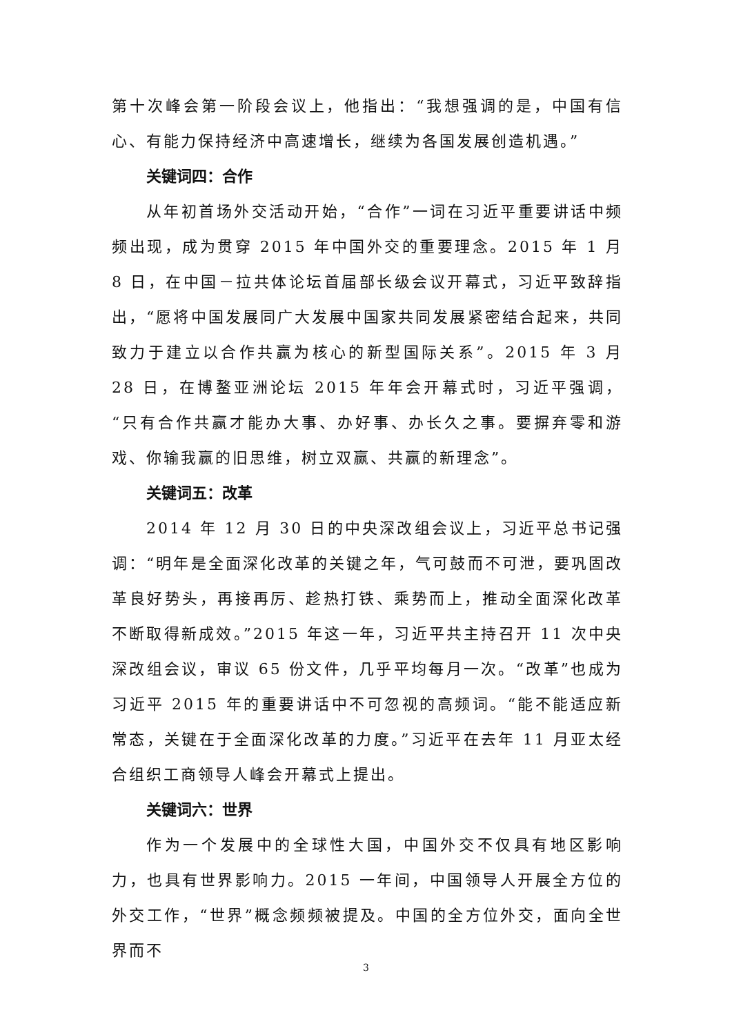第十次峰会第一阶段会议上，他指出：“我想强调的是，中国有信心、有能力保持经济中高速增长，继续为各国发展创造机遇。”
关键词四：合作
从年初首场外交活动开始，“合作”一词在习近平重要讲话中频频出现，成为贯穿 2015 年中国外交的重要理念。2015 年 1 月 8 日，在中国－拉共体论坛首届部长级会议开幕式，习近平致辞指出，“愿将中国发展同广大发展中国家共同发展紧密结合起来，共同致力于建立以合作共赢为核心的新型国际关系”。2015 年 3 月 28 日，在博鳌亚洲论坛 2015 年年会开幕式时，习近平强调，“只有合作共赢才能办大事、办好事、办长久之事。要摒弃零和游戏、你输我赢的旧思维，树立双赢、共赢的新理念”。
关键词五：改革
2014 年 12 月 30 日的中央深改组会议上，习近平总书记强调：“明年是全面深化改革的关键之年，气可鼓而不可泄，要巩固改革良好势头，再接再厉、趁热打铁、乘势而上，推动全面深化改革不断取得新成效。”2015 年这一年，习近平共主持召开 11 次中央深改组会议，审议 65 份文件，几乎平均每月一次。“改革”也成为习近平 2015 年的重要讲话中不可忽视的高频词。“能不能适应新常态，关键在于全面深化改革的力度。”习近平在去年 11 月亚太经合组织工商领导人峰会开幕式上提出。
关键词六：世界
作为一个发展中的全球性大国，中国外交不仅具有地区影响力，也具有世界影响力。2015 一年间，中国领导人开展全方位的外交工作，“世界”概念频频被提及。中国的全方位外交，面向全世界而不
3